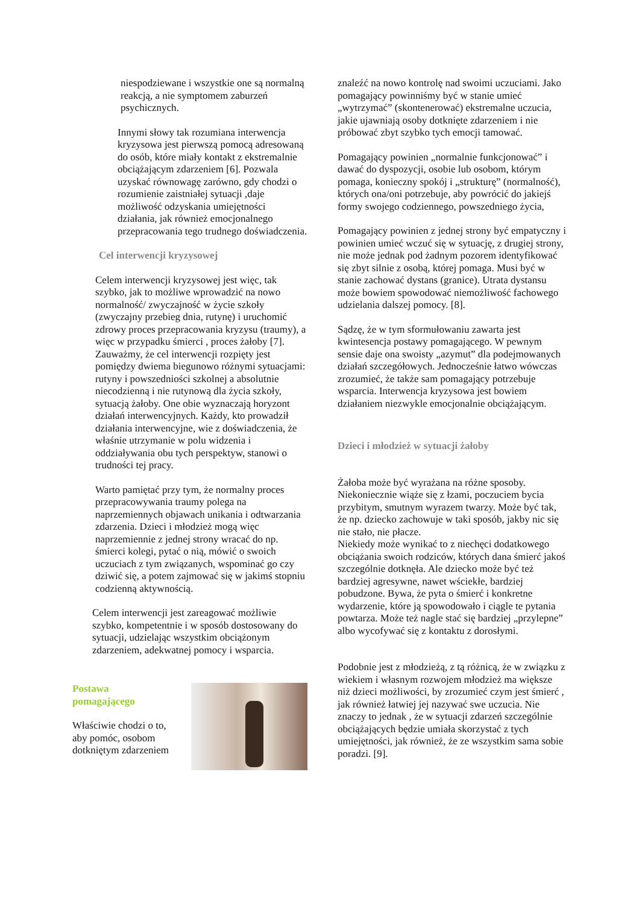niespodziewane i wszystkie one są normalną reakcją, a nie symptomem zaburzeń psychicznych.
Innymi słowy tak rozumiana interwencja kryzysowa jest pierwszą pomocą adresowaną do osób, które miały kontakt z ekstremalnie obciążającym zdarzeniem [6]. Pozwala uzyskać równowagę zarówno, gdy chodzi o rozumienie zaistniałej sytuacji ,daje możliwość odzyskania umiejętności działania, jak również emocjonalnego przepracowania tego trudnego doświadczenia.
Cel interwencji kryzysowej
Celem interwencji kryzysowej jest więc, tak szybko, jak to możliwe wprowadzić na nowo normalność/ zwyczajność w życie szkoły (zwyczajny przebieg dnia, rutynę) i uruchomić zdrowy proces przepracowania kryzysu (traumy), a więc w przypadku śmierci , proces żałoby [7]. Zauważmy, że cel interwencji rozpięty jest pomiędzy dwiema biegunowo różnymi sytuacjami: rutyny i powszedniości szkolnej a absolutnie niecodzienną i nie rutynową dla życia szkoły, sytuacją żałoby. One obie wyznaczają horyzont działań interwencyjnych. Każdy, kto prowadził działania interwencyjne, wie z doświadczenia, że właśnie utrzymanie w polu widzenia i oddziaływania obu tych perspektyw, stanowi o trudności tej pracy.
Warto pamiętać przy tym, że normalny proces przepracowywania traumy polega na naprzemiennych objawach unikania i odtwarzania zdarzenia. Dzieci i młodzież mogą więc naprzemiennie z jednej strony wracać do np. śmierci kolegi, pytać o nią, mówić o swoich uczuciach z tym związanych, wspominać go czy dziwić się, a potem zajmować się w jakimś stopniu codzienną aktywnością.
Celem interwencji jest zareagować możliwie szybko, kompetentnie i w sposób dostosowany do sytuacji, udzielając wszystkim obciążonym zdarzeniem, adekwatnej pomocy i wsparcia.
Postawa
pomagającego
Właściwie chodzi o to,
aby pomóc, osobom
dotkniętym zdarzeniem
znaleźć na nowo kontrolę nad swoimi uczuciami. Jako pomagający powinniśmy być w stanie umieć „wytrzymać” (skontenerować) ekstremalne uczucia, jakie ujawniają osoby dotknięte zdarzeniem i nie próbować zbyt szybko tych emocji tamować.
Pomagający powinien „normalnie funkcjonować” i dawać do dyspozycji, osobie lub osobom, którym pomaga, konieczny spokój i „strukturę” (normalność), których ona/oni potrzebuje, aby powrócić do jakiejś formy swojego codziennego, powszedniego życia,
Pomagający powinien z jednej strony być empatyczny i powinien umieć wczuć się w sytuację, z drugiej strony, nie może jednak pod żadnym pozorem identyfikować się zbyt silnie z osobą, której pomaga. Musi być w stanie zachować dystans (granice). Utrata dystansu może bowiem spowodować niemożliwość fachowego udzielania dalszej pomocy. [8].
Sądzę, że w tym sformułowaniu zawarta jest kwintesencja postawy pomagającego. W pewnym sensie daje ona swoisty „azymut” dla podejmowanych działań szczegółowych. Jednocześnie łatwo wówczas zrozumieć, że także sam pomagający potrzebuje wsparcia. Interwencja kryzysowa jest bowiem działaniem niezwykle emocjonalnie obciążającym.
Dzieci i młodzież w sytuacji żałoby
Żałoba może być wyrażana na różne sposoby. Niekoniecznie wiąże się z łzami, poczuciem bycia przybitym, smutnym wyrazem twarzy. Może być tak, że np. dziecko zachowuje w taki sposób, jakby nic się nie stało, nie płacze.
Niekiedy może wynikać to z niechęci dodatkowego obciążania swoich rodziców, których dana śmierć jakoś szczególnie dotknęła. Ale dziecko może być też bardziej agresywne, nawet wściekłe, bardziej pobudzone. Bywa, że pyta o śmierć i konkretne wydarzenie, które ją spowodowało i ciągle te pytania powtarza. Może też nagle stać się bardziej „przylepne” albo wycofywać się z kontaktu z dorosłymi.
Podobnie jest z młodzieżą, z tą różnicą, że w związku z wiekiem i własnym rozwojem młodzież ma większe niż dzieci możliwości, by zrozumieć czym jest śmierć , jak również łatwiej jej nazywać swe uczucia. Nie znaczy to jednak , że w sytuacji zdarzeń szczególnie obciążających będzie umiała skorzystać z tych umiejętności, jak również, że ze wszystkim sama sobie poradzi. [9].